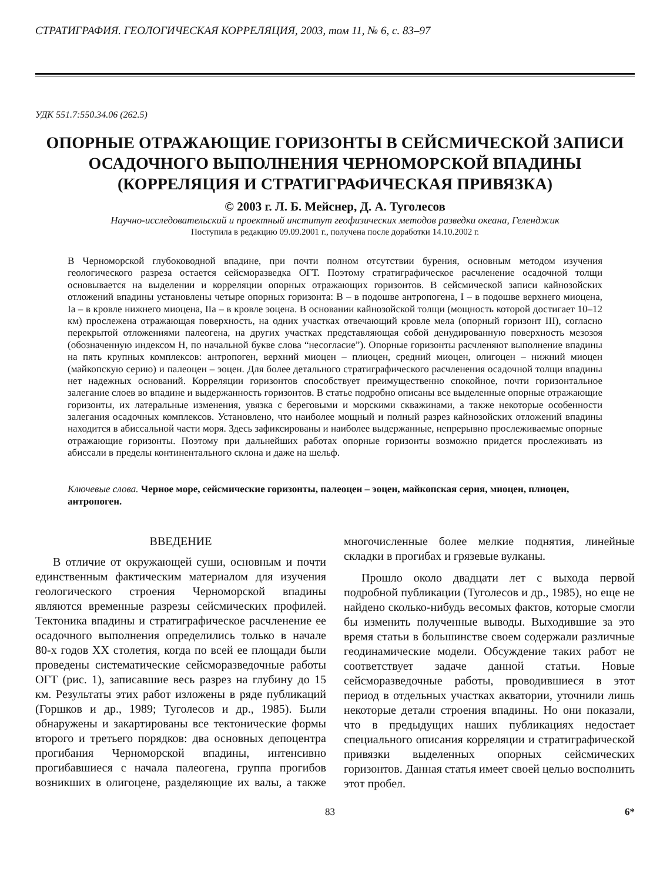СТРАТИГРАФИЯ. ГЕОЛОГИЧЕСКАЯ КОРРЕЛЯЦИЯ, 2003, том 11, № 6, с. 83–97
УДК 551.7:550.34.06 (262.5)
ОПОРНЫЕ ОТРАЖАЮЩИЕ ГОРИЗОНТЫ В СЕЙСМИЧЕСКОЙ ЗАПИСИ ОСАДОЧНОГО ВЫПОЛНЕНИЯ ЧЕРНОМОРСКОЙ ВПАДИНЫ (КОРРЕЛЯЦИЯ И СТРАТИГРАФИЧЕСКАЯ ПРИВЯЗКА)
© 2003 г. Л. Б. Мейснер, Д. А. Туголесов
Научно-исследовательский и проектный институт геофизических методов разведки океана, Геленджик
Поступила в редакцию 09.09.2001 г., получена после доработки 14.10.2002 г.
В Черноморской глубоководной впадине, при почти полном отсутствии бурения, основным методом изучения геологического разреза остается сейсморазведка ОГТ. Поэтому стратиграфическое расчленение осадочной толщи основывается на выделении и корреляции опорных отражающих горизонтов. В сейсмической записи кайнозойских отложений впадины установлены четыре опорных горизонта: В – в подошве антропогена, I – в подошве верхнего миоцена, Ia – в кровле нижнего миоцена, IIa – в кровле эоцена. В основании кайнозойской толщи (мощность которой достигает 10–12 км) прослежена отражающая поверхность, на одних участках отвечающий кровле мела (опорный горизонт III), согласно перекрытой отложениями палеогена, на других участках представляющая собой денудированную поверхность мезозоя (обозначенную индексом Н, по начальной букве слова “несогласие”). Опорные горизонты расчленяют выполнение впадины на пять крупных комплексов: антропоген, верхний миоцен – плиоцен, средний миоцен, олигоцен – нижний миоцен (майкопскую серию) и палеоцен – эоцен. Для более детального стратиграфического расчленения осадочной толщи впадины нет надежных оснований. Корреляции горизонтов способствует преимущественно спокойное, почти горизонтальное залегание слоев во впадине и выдержанность горизонтов. В статье подробно описаны все выделенные опорные отражающие горизонты, их латеральные изменения, увязка с береговыми и морскими скважинами, а также некоторые особенности залегания осадочных комплексов. Установлено, что наиболее мощный и полный разрез кайнозойских отложений впадины находится в абиссальной части моря. Здесь зафиксированы и наиболее выдержанные, непрерывно прослеживаемые опорные отражающие горизонты. Поэтому при дальнейших работах опорные горизонты возможно придется прослеживать из абиссали в пределы континентального склона и даже на шельф.
Ключевые слова. Черное море, сейсмические горизонты, палеоцен – эоцен, майкопская серия, миоцен, плиоцен, антропоген.
ВВЕДЕНИЕ
В отличие от окружающей суши, основным и почти единственным фактическим материалом для изучения геологического строения Черноморской впадины являются временные разрезы сейсмических профилей. Тектоника впадины и стратиграфическое расчленение ее осадочного выполнения определились только в начале 80-х годов XX столетия, когда по всей ее площади были проведены систематические сейсморазведочные работы ОГТ (рис. 1), записавшие весь разрез на глубину до 15 км. Результаты этих работ изложены в ряде публикаций (Горшков и др., 1989; Туголесов и др., 1985). Были обнаружены и закартированы все тектонические формы второго и третьего порядков: два основных депоцентра прогибания Черноморской впадины, интенсивно прогибавшиеся с начала палеогена, группа прогибов возникших в олигоцене, разделяющие их валы, а также многочисленные более мелкие поднятия, линейные складки в прогибах и грязевые вулканы.
Прошло около двадцати лет с выхода первой подробной публикации (Туголесов и др., 1985), но еще не найдено сколько-нибудь весомых фактов, которые смогли бы изменить полученные выводы. Выходившие за это время статьи в большинстве своем содержали различные геодинамические модели. Обсуждение таких работ не соответствует задаче данной статьи. Новые сейсморазведочные работы, проводившиеся в этот период в отдельных участках акватории, уточнили лишь некоторые детали строения впадины. Но они показали, что в предыдущих наших публикациях недостает специального описания корреляции и стратиграфической привязки выделенных опорных сейсмических горизонтов. Данная статья имеет своей целью восполнить этот пробел.
83 6*